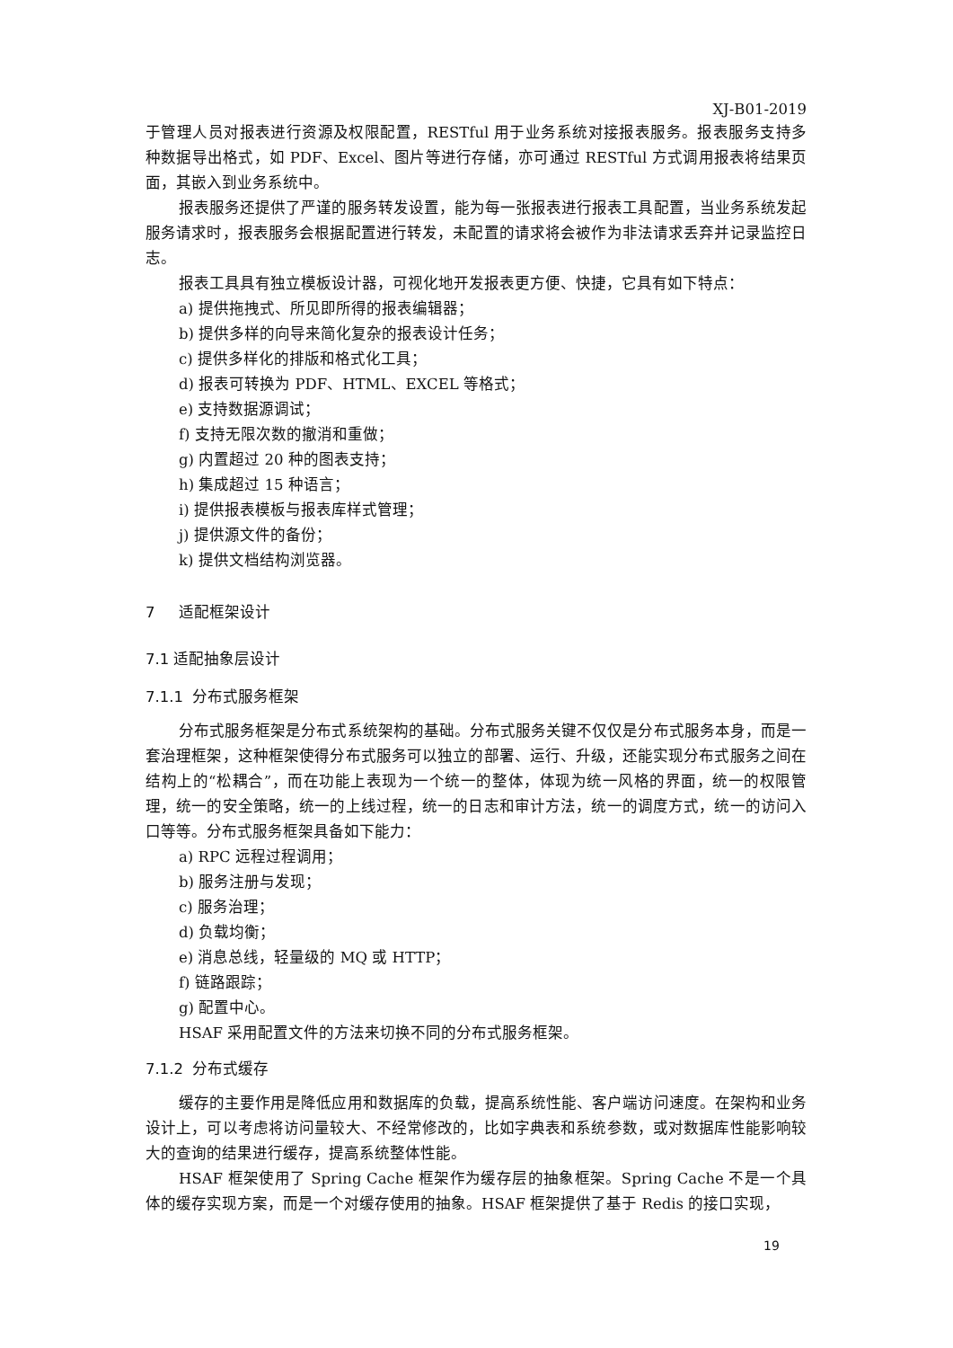XJ-B01-2019
于管理人员对报表进行资源及权限配置，RESTful 用于业务系统对接报表服务。报表服务支持多种数据导出格式，如 PDF、Excel、图片等进行存储，亦可通过 RESTful 方式调用报表将结果页面，其嵌入到业务系统中。
报表服务还提供了严谨的服务转发设置，能为每一张报表进行报表工具配置，当业务系统发起服务请求时，报表服务会根据配置进行转发，未配置的请求将会被作为非法请求丢弃并记录监控日志。
报表工具具有独立模板设计器，可视化地开发报表更方便、快捷，它具有如下特点：
a) 提供拖拽式、所见即所得的报表编辑器；
b) 提供多样的向导来简化复杂的报表设计任务；
c) 提供多样化的排版和格式化工具；
d) 报表可转换为 PDF、HTML、EXCEL 等格式；
e) 支持数据源调试；
f) 支持无限次数的撤消和重做；
g) 内置超过 20 种的图表支持；
h) 集成超过 15 种语言；
i) 提供报表模板与报表库样式管理；
j) 提供源文件的备份；
k) 提供文档结构浏览器。
7 适配框架设计
7.1 适配抽象层设计
7.1.1 分布式服务框架
分布式服务框架是分布式系统架构的基础。分布式服务关键不仅仅是分布式服务本身，而是一套治理框架，这种框架使得分布式服务可以独立的部署、运行、升级，还能实现分布式服务之间在结构上的“松耦合”，而在功能上表现为一个统一的整体，体现为统一风格的界面，统一的权限管理，统一的安全策略，统一的上线过程，统一的日志和审计方法，统一的调度方式，统一的访问入口等等。分布式服务框架具备如下能力：
a) RPC 远程过程调用；
b) 服务注册与发现；
c) 服务治理；
d) 负载均衡；
e) 消息总线，轻量级的 MQ 或 HTTP；
f) 链路跟踪；
g) 配置中心。
HSAF 采用配置文件的方法来切换不同的分布式服务框架。
7.1.2 分布式缓存
缓存的主要作用是降低应用和数据库的负载，提高系统性能、客户端访问速度。在架构和业务设计上，可以考虑将访问量较大、不经常修改的，比如字典表和系统参数，或对数据库性能影响较大的查询的结果进行缓存，提高系统整体性能。
HSAF 框架使用了 Spring Cache 框架作为缓存层的抽象框架。Spring Cache 不是一个具体的缓存实现方案，而是一个对缓存使用的抽象。HSAF 框架提供了基于 Redis 的接口实现，
19